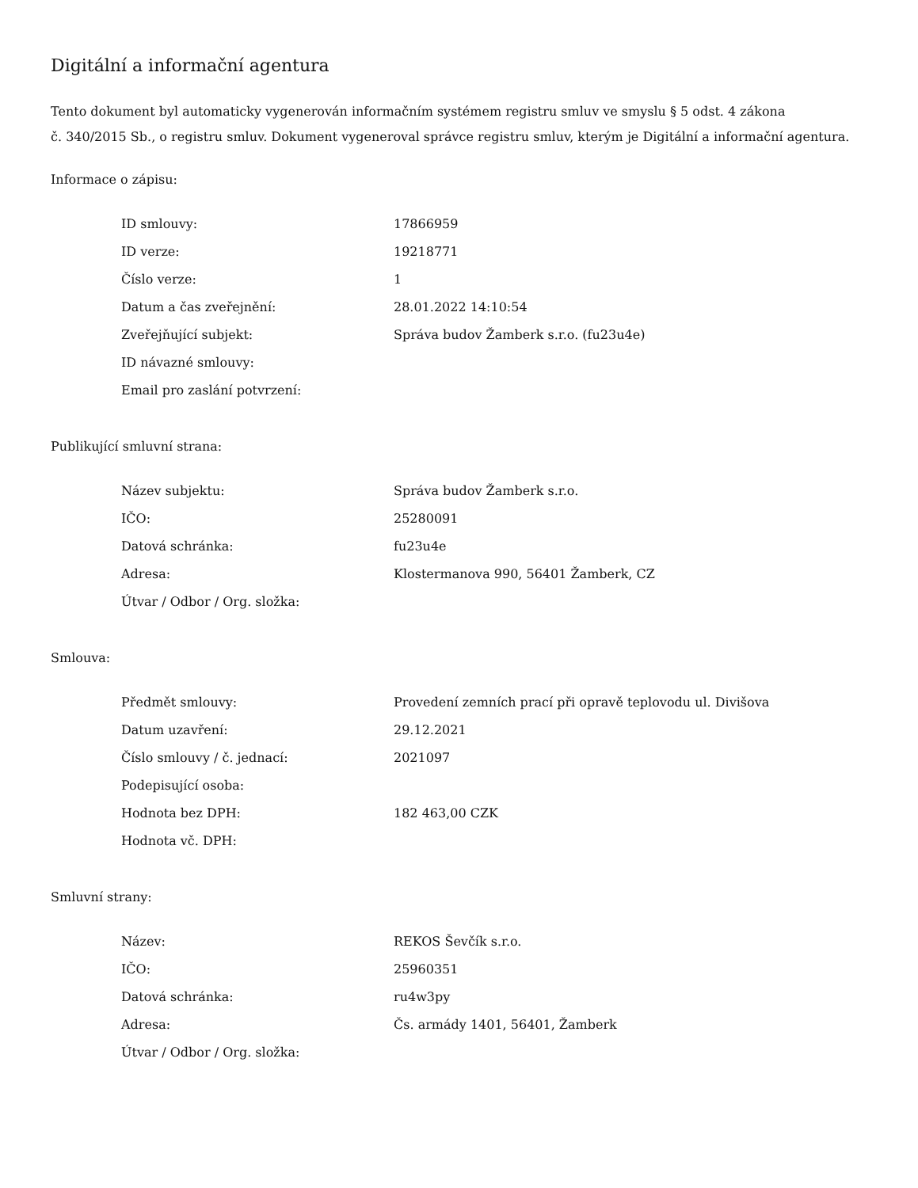Digitální a informační agentura
Tento dokument byl automaticky vygenerován informačním systémem registru smluv ve smyslu § 5 odst. 4 zákona
č. 340/2015 Sb., o registru smluv. Dokument vygeneroval správce registru smluv, kterým je Digitální a informační agentura.
Informace o zápisu:
| ID smlouvy: | 17866959 |
| ID verze: | 19218771 |
| Číslo verze: | 1 |
| Datum a čas zveřejnění: | 28.01.2022 14:10:54 |
| Zveřejňující subjekt: | Správa budov Žamberk s.r.o. (fu23u4e) |
| ID návazné smlouvy: | |
| Email pro zaslání potvrzení: | |
Publikující smluvní strana:
| Název subjektu: | Správa budov Žamberk s.r.o. |
| IČO: | 25280091 |
| Datová schránka: | fu23u4e |
| Adresa: | Klostermanova 990, 56401 Žamberk, CZ |
| Útvar / Odbor / Org. složka: | |
Smlouva:
| Předmět smlouvy: | Provedení zemních prací při opravě teplovodu ul. Divišova |
| Datum uzavření: | 29.12.2021 |
| Číslo smlouvy / č. jednací: | 2021097 |
| Podepisující osoba: | |
| Hodnota bez DPH: | 182 463,00 CZK |
| Hodnota vč. DPH: | |
Smluvní strany:
| Název: | REKOS Ševčík s.r.o. |
| IČO: | 25960351 |
| Datová schránka: | ru4w3py |
| Adresa: | Čs. armády 1401, 56401, Žamberk |
| Útvar / Odbor / Org. složka: | |